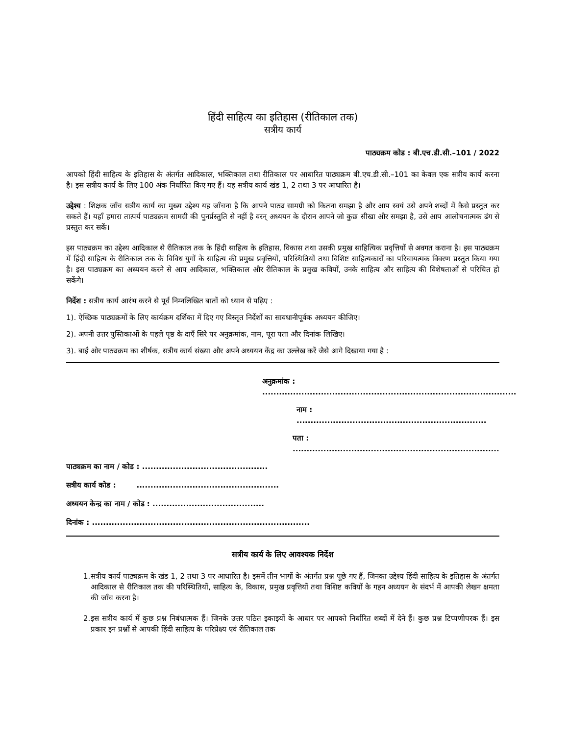हिंदी साहित्य का इतिहास (रीतिकाल तक)
सत्रीय कार्य
पाठ्यक्रम कोड : बी.एच.डी.सी.–101 / 2022
आपको हिंदी साहित्य के इतिहास के अंतर्गत आदिकाल, भक्तिकाल तथा रीतिकाल पर आधारित पाठ्यक्रम बी.एच.डी.सी.–101 का केवल एक सत्रीय कार्य करना है। इस सत्रीय कार्य के लिए 100 अंक निर्धारित किए गए हैं। यह सत्रीय कार्य खंड 1, 2 तथा 3 पर आधारित है।
उद्देश्य : शिक्षक जाँच सत्रीय कार्य का मुख्य उद्देश्य यह जाँचना है कि आपने पाठ्य सामग्री को कितना समझा है और आप स्वयं उसे अपने शब्दों में कैसे प्रस्तुत कर सकते हैं। यहाँ हमारा तात्पर्य पाठ्यक्रम सामग्री की पुनर्प्रस्तुति से नहीं है वरन् अध्ययन के दौरान आपने जो कुछ सीखा और समझा है, उसे आप आलोचनात्मक ढंग से प्रस्तुत कर सकें।
इस पाठ्यक्रम का उद्देश्य आदिकाल से रीतिकाल तक के हिंदी साहित्य के इतिहास, विकास तथा उसकी प्रमुख साहित्यिक प्रवृत्तियों से अवगत कराना है। इस पाठ्यक्रम में हिंदी साहित्य के रीतिकाल तक के विविध युगों के साहित्य की प्रमुख प्रवृत्तियों, परिस्थितियों तथा विशिष्ट साहित्यकारों का परिचायत्मक विवरण प्रस्तुत किया गया है। इस पाठ्यक्रम का अध्ययन करने से आप आदिकाल, भक्तिकाल और रीतिकाल के प्रमुख कवियों, उनके साहित्य और साहित्य की विशेषताओं से परिचित हो सकेंगे।
निर्देश : सत्रीय कार्य आरंभ करने से पूर्व निम्नलिखित बातों को ध्यान से पढ़िए :
1). ऐच्छिक पाठ्यक्रमों के लिए कार्यक्रम दर्शिका में दिए गए विस्तृत निर्देशों का सावधानीपूर्वक अध्ययन कीजिए।
2). अपनी उत्तर पुस्तिकाओं के पहले पृष्ठ के दाएँ सिरे पर अनुक्रमांक, नाम, पूरा पता और दिनांक लिखिए।
3). बाईं ओर पाठ्यक्रम का शीर्षक, सत्रीय कार्य संख्या और अपने अध्ययन केंद्र का उल्लेख करें जैसे आगे दिखाया गया है :
अनुक्रमांक : ...........................................................................................
नाम : ....................................................................
पता : ..........................................................................
पाठ्यक्रम का नाम / कोड : .............................................
सत्रीय कार्य कोड : ...................................................
अध्ययन केन्द्र का नाम / कोड : ........................................
दिनांक : ..............................................................................
सत्रीय कार्य के लिए आवश्यक निर्देश
1. सत्रीय कार्य पाठ्यक्रम के खंड 1, 2 तथा 3 पर आधारित है। इसमें तीन भागों के अंतर्गत प्रश्न पूछे गए हैं, जिनका उद्देश्य हिंदी साहित्य के इतिहास के अंतर्गत आदिकाल से रीतिकाल तक की परिस्थितियों, साहित्य के, विकास, प्रमुख प्रवृत्तियों तथा विशिष्ट कवियों के गहन अध्ययन के संदर्भ में आपकी लेखन क्षमता की जाँच करना है।
2. इस सत्रीय कार्य में कुछ प्रश्न निबंधात्मक हैं। जिनके उत्तर पठित इकाइयों के आधार पर आपको निर्धारित शब्दों में देने हैं। कुछ प्रश्न टिप्पणीपरक हैं। इस प्रकार इन प्रश्नों से आपकी हिंदी साहित्य के परिप्रेक्ष्य एवं रीतिकाल तक